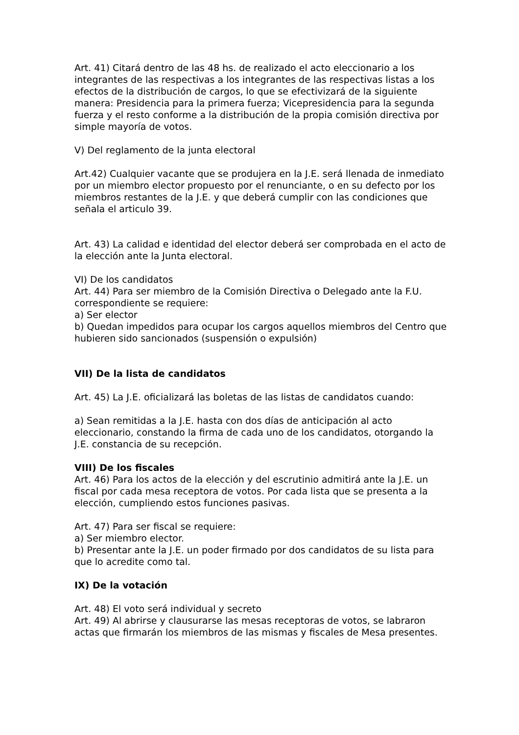Art. 41) Citará dentro de las 48 hs. de realizado el acto eleccionario a los integrantes de las respectivas a los integrantes de las respectivas listas a los efectos de la distribución de cargos, lo que se efectivizará de la siguiente manera: Presidencia para la primera fuerza; Vicepresidencia para la segunda fuerza y el resto conforme a la distribución de la propia comisión directiva por simple mayoría de votos.
V) Del reglamento de la junta electoral
Art.42) Cualquier vacante que se produjera en la J.E. será llenada de inmediato por un miembro elector propuesto por el renunciante, o en su defecto por los miembros restantes de la J.E. y que deberá cumplir con las condiciones que señala el articulo 39.
Art. 43) La calidad e identidad del elector deberá ser comprobada en el acto de la elección ante la Junta electoral.
VI) De los candidatos
Art. 44) Para ser miembro de la Comisión Directiva o Delegado ante la F.U. correspondiente se requiere:
a) Ser elector
b) Quedan impedidos para ocupar los cargos aquellos miembros del Centro que hubieren sido sancionados (suspensión o expulsión)
VII) De la lista de candidatos
Art. 45) La J.E. oficializará las boletas de las listas de candidatos cuando:
a) Sean remitidas a la J.E. hasta con dos días de anticipación al acto eleccionario, constando la firma de cada uno de los candidatos, otorgando la J.E. constancia de su recepción.
VIII) De los fiscales
Art. 46) Para los actos de la elección y del escrutinio admitirá ante la J.E. un fiscal por cada mesa receptora de votos. Por cada lista que se presenta a la elección, cumpliendo estos funciones pasivas.
Art. 47) Para ser fiscal se requiere:
a) Ser miembro elector.
b) Presentar ante la J.E. un poder firmado por dos candidatos de su lista para que lo acredite como tal.
IX) De la votación
Art. 48) El voto será individual y secreto
Art. 49) Al abrirse y clausurarse las mesas receptoras de votos, se labraron actas que firmarán los miembros de las mismas y fiscales de Mesa presentes.